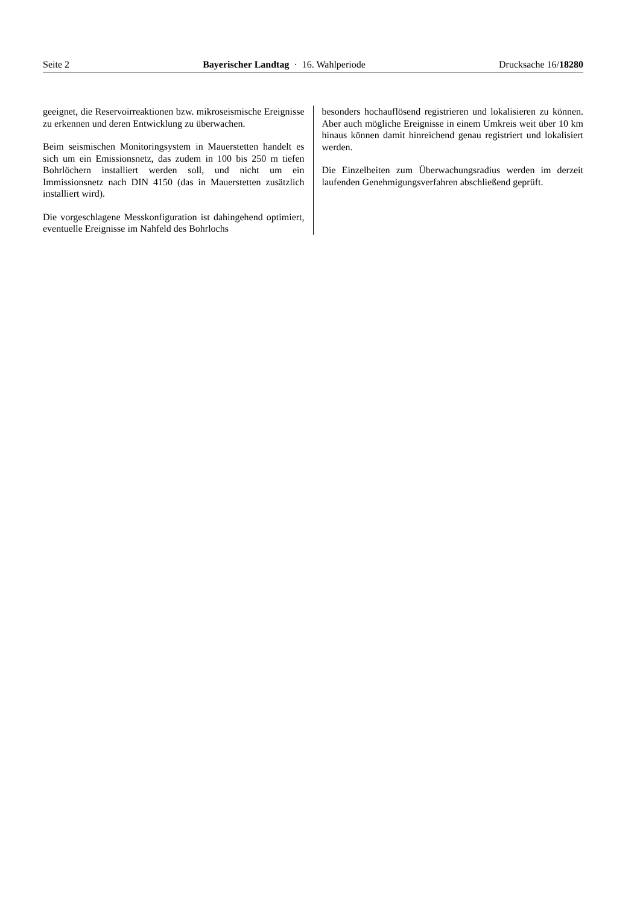Seite 2 Bayerischer Landtag · 16. Wahlperiode Drucksache 16/18280
geeignet, die Reservoirreaktionen bzw. mikroseismische Ereignisse zu erkennen und deren Entwicklung zu überwachen.
Beim seismischen Monitoringsystem in Mauerstetten handelt es sich um ein Emissionsnetz, das zudem in 100 bis 250 m tiefen Bohrlöchern installiert werden soll, und nicht um ein Immissionsnetz nach DIN 4150 (das in Mauerstetten zusätzlich installiert wird).
Die vorgeschlagene Messkonfiguration ist dahingehend optimiert, eventuelle Ereignisse im Nahfeld des Bohrlochs
besonders hochauflösend registrieren und lokalisieren zu können. Aber auch mögliche Ereignisse in einem Umkreis weit über 10 km hinaus können damit hinreichend genau registriert und lokalisiert werden.
Die Einzelheiten zum Überwachungsradius werden im derzeit laufenden Genehmigungsverfahren abschließend geprüft.